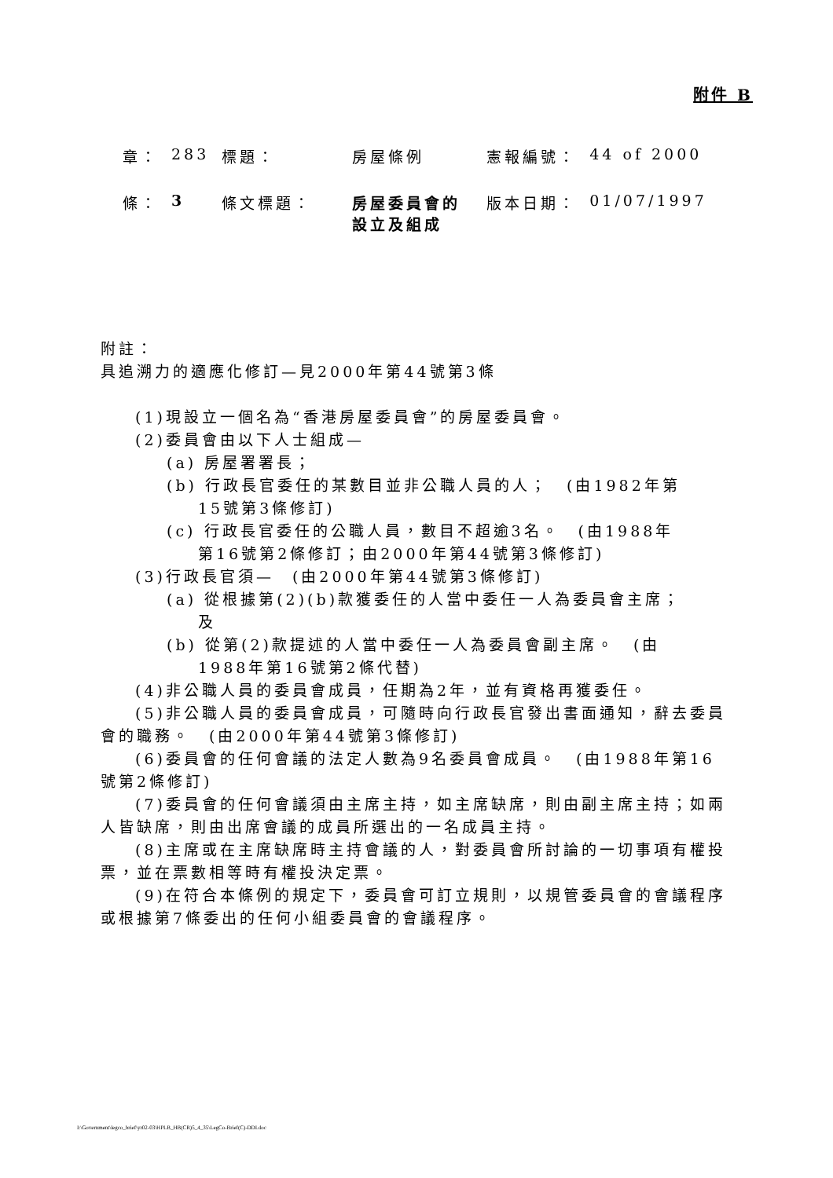附件 B
| 章： | 283 | 標題： | 房屋條例 | 憲報編號： | 44 of 2000 |
| 條： | 3 | 條文標題： | 房屋委員會的設立及組成 | 版本日期： | 01/07/1997 |
附註：
具追溯力的適應化修訂—見2000年第44號第3條
(1)現設立一個名為“香港房屋委員會”的房屋委員會。
(2)委員會由以下人士組成—
(a) 房屋署署長；
(b) 行政長官委任的某數目並非公職人員的人；　(由1982年第
15號第3條修訂)
(c) 行政長官委任的公職人員，數目不超逾3名。　(由1988年
第16號第2條修訂；由2000年第44號第3條修訂)
(3)行政長官須—　(由2000年第44號第3條修訂)
(a) 從根據第(2)(b)款獲委任的人當中委任一人為委員會主席；
及
(b) 從第(2)款提述的人當中委任一人為委員會副主席。　(由
1988年第16號第2條代替)
(4)非公職人員的委員會成員，任期為2年，並有資格再獲委任。
(5)非公職人員的委員會成員，可隨時向行政長官發出書面通知，辭去委員會的職務。　(由2000年第44號第3條修訂)
(6)委員會的任何會議的法定人數為9名委員會成員。　(由1988年第16號第2條修訂)
(7)委員會的任何會議須由主席主持，如主席缺席，則由副主席主持；如兩人皆缺席，則由出席會議的成員所選出的一名成員主持。
(8)主席或在主席缺席時主持會議的人，對委員會所討論的一切事項有權投票，並在票數相等時有權投決定票。
(9)在符合本條例的規定下，委員會可訂立規則，以規管委員會的會議程序或根據第7條委出的任何小組委員會的會議程序。
I:\Government\legco_brief\yr02-03\HPLB_HB(CR)5_4_35\LegCo-Brief(C)-DDI.doc